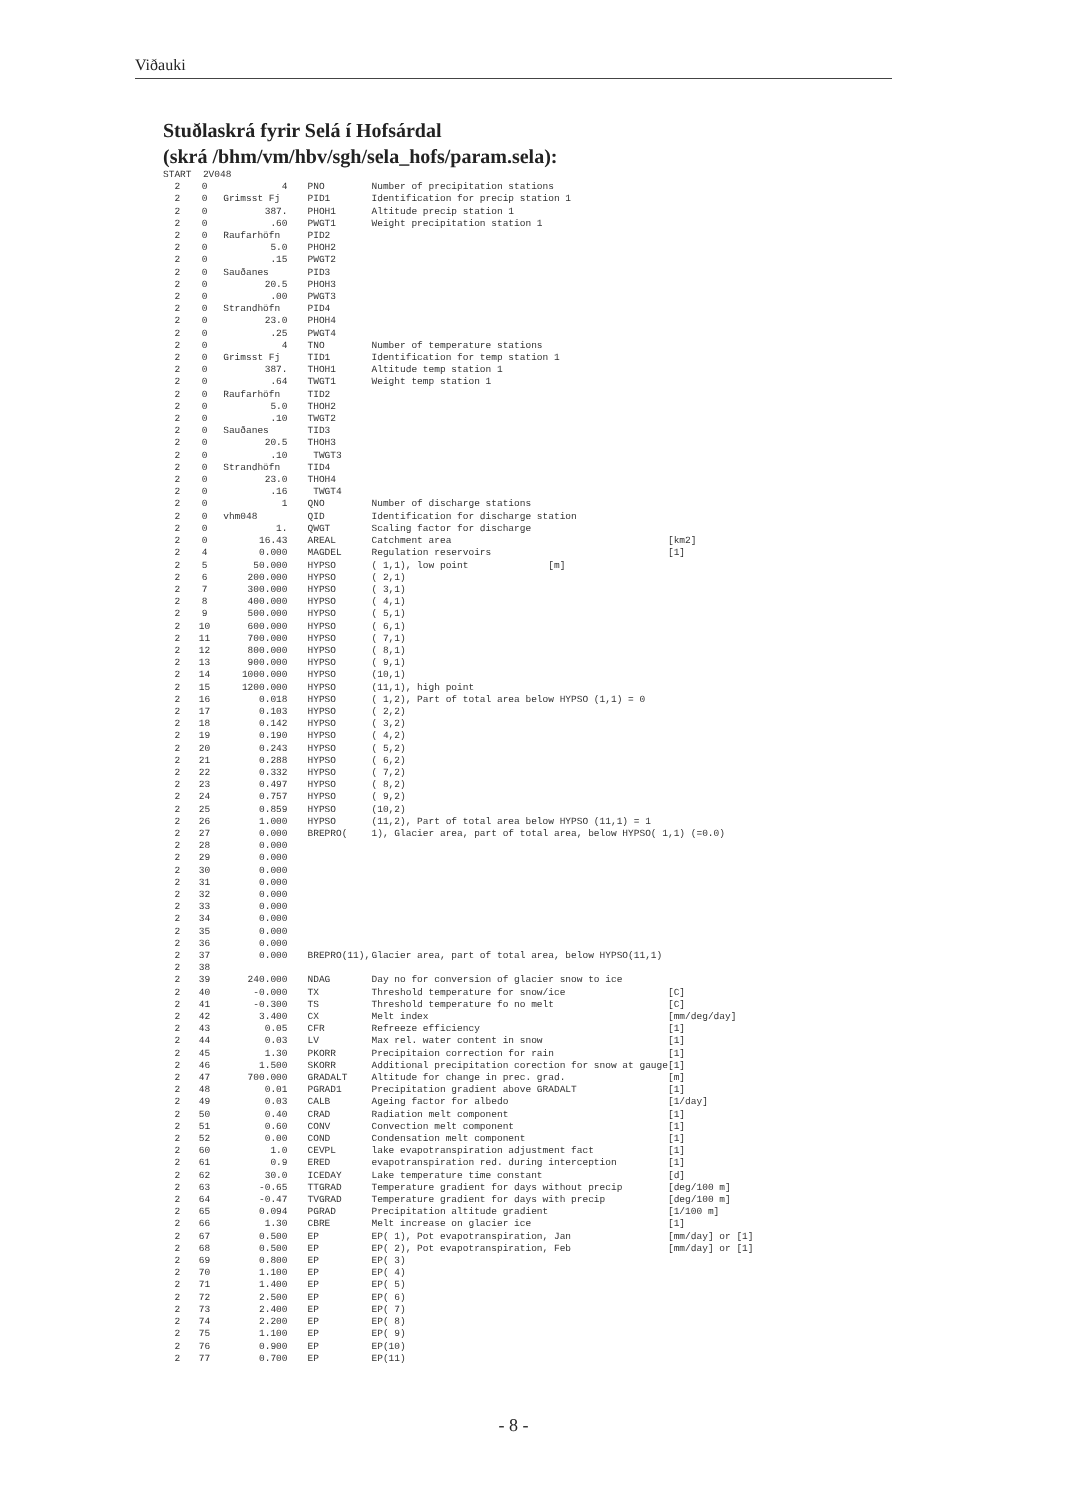Viðauki
Stuðlaskrá fyrir Selá í Hofsárdal
(skrá /bhm/vm/hbv/sgh/sela_hofs/param.sela):
| START | 2V048 | | | | |
| 2 | 0 | 4 | PNO | Number of precipitation stations | |
| 2 | 0 | Grimsst Fj | PID1 | Identification for precip station 1 | |
| 2 | 0 | 387. | PHOH1 | Altitude precip station 1 | |
| 2 | 0 | .60 | PWGT1 | Weight precipitation station 1 | |
| 2 | 0 | Raufarhöfn | PID2 | | |
| 2 | 0 | 5.0 | PHOH2 | | |
| 2 | 0 | .15 | PWGT2 | | |
| 2 | 0 | Sauðanes | PID3 | | |
| 2 | 0 | 20.5 | PHOH3 | | |
| 2 | 0 | .00 | PWGT3 | | |
| 2 | 0 | Strandhöfn | PID4 | | |
| 2 | 0 | 23.0 | PHOH4 | | |
| 2 | 0 | .25 | PWGT4 | | |
| 2 | 0 | 4 | TNO | Number of temperature stations | |
| 2 | 0 | Grimsst Fj | TID1 | Identification for temp station 1 | |
| 2 | 0 | 387. | THOH1 | Altitude temp station 1 | |
| 2 | 0 | .64 | TWGT1 | Weight temp station 1 | |
| 2 | 0 | Raufarhöfn | TID2 | | |
| 2 | 0 | 5.0 | THOH2 | | |
| 2 | 0 | .10 | TWGT2 | | |
| 2 | 0 | Sauðanes | TID3 | | |
| 2 | 0 | 20.5 | THOH3 | | |
| 2 | 0 | .10 | TWGT3 | | |
| 2 | 0 | Strandhöfn | TID4 | | |
| 2 | 0 | 23.0 | THOH4 | | |
| 2 | 0 | .16 | TWGT4 | | |
| 2 | 0 | 1 | QNO | Number of discharge stations | |
| 2 | 0 | vhm048 | QID | Identification for discharge station | |
| 2 | 0 | 1. | QWGT | Scaling factor for discharge | |
| 2 | 0 | 16.43 | AREAL | Catchment area | [km2] |
| 2 | 4 | 0.000 | MAGDEL | Regulation reservoirs | [1] |
| 2 | 5 | 50.000 | HYPSO | ( 1,1), low point [m] | |
| 2 | 6 | 200.000 | HYPSO | ( 2,1) | |
| 2 | 7 | 300.000 | HYPSO | ( 3,1) | |
| 2 | 8 | 400.000 | HYPSO | ( 4,1) | |
| 2 | 9 | 500.000 | HYPSO | ( 5,1) | |
| 2 | 10 | 600.000 | HYPSO | ( 6,1) | |
| 2 | 11 | 700.000 | HYPSO | ( 7,1) | |
| 2 | 12 | 800.000 | HYPSO | ( 8,1) | |
| 2 | 13 | 900.000 | HYPSO | ( 9,1) | |
| 2 | 14 | 1000.000 | HYPSO | (10,1) | |
| 2 | 15 | 1200.000 | HYPSO | (11,1), high point | |
| 2 | 16 | 0.018 | HYPSO | ( 1,2), Part of total area below HYPSO (1,1) = 0 | |
| 2 | 17 | 0.103 | HYPSO | ( 2,2) | |
| 2 | 18 | 0.142 | HYPSO | ( 3,2) | |
| 2 | 19 | 0.190 | HYPSO | ( 4,2) | |
| 2 | 20 | 0.243 | HYPSO | ( 5,2) | |
| 2 | 21 | 0.288 | HYPSO | ( 6,2) | |
| 2 | 22 | 0.332 | HYPSO | ( 7,2) | |
| 2 | 23 | 0.497 | HYPSO | ( 8,2) | |
| 2 | 24 | 0.757 | HYPSO | ( 9,2) | |
| 2 | 25 | 0.859 | HYPSO | (10,2) | |
| 2 | 26 | 1.000 | HYPSO | (11,2), Part of total area below HYPSO (11,1) = 1 | |
| 2 | 27 | 0.000 | BREPRO( | 1), Glacier area, part of total area, below HYPSO( 1,1) (=0.0) | |
| 2 | 28 | 0.000 | | | |
| 2 | 29 | 0.000 | | | |
| 2 | 30 | 0.000 | | | |
| 2 | 31 | 0.000 | | | |
| 2 | 32 | 0.000 | | | |
| 2 | 33 | 0.000 | | | |
| 2 | 34 | 0.000 | | | |
| 2 | 35 | 0.000 | | | |
| 2 | 36 | 0.000 | | | |
| 2 | 37 | 0.000 | BREPRO(11), | Glacier area, part of total area, below HYPSO(11,1) | |
| 2 | 38 | | | | |
| 2 | 39 | 240.000 | NDAG | Day no for conversion of glacier snow to ice | |
| 2 | 40 | -0.000 | TX | Threshold temperature for snow/ice | [C] |
| 2 | 41 | -0.300 | TS | Threshold temperature fo no melt | [C] |
| 2 | 42 | 3.400 | CX | Melt index | [mm/deg/day] |
| 2 | 43 | 0.05 | CFR | Refreeze efficiency | [1] |
| 2 | 44 | 0.03 | LV | Max rel. water content in snow | [1] |
| 2 | 45 | 1.30 | PKORR | Precipitaion correction for rain | [1] |
| 2 | 46 | 1.500 | SKORR | Additional precipitation corection for snow at gauge | [1] |
| 2 | 47 | 700.000 | GRADALT | Altitude for change in prec. grad. | [m] |
| 2 | 48 | 0.01 | PGRAD1 | Precipitation gradient above GRADALT | [1] |
| 2 | 49 | 0.03 | CALB | Ageing factor for albedo | [1/day] |
| 2 | 50 | 0.40 | CRAD | Radiation melt component | [1] |
| 2 | 51 | 0.60 | CONV | Convection melt component | [1] |
| 2 | 52 | 0.00 | COND | Condensation melt component | [1] |
| 2 | 60 | 1.0 | CEVPL | lake evapotranspiration adjustment fact | [1] |
| 2 | 61 | 0.9 | ERED | evapotranspiration red. during interception | [1] |
| 2 | 62 | 30.0 | ICEDAY | Lake temperature time constant | [d] |
| 2 | 63 | -0.65 | TTGRAD | Temperature gradient for days without precip | [deg/100 m] |
| 2 | 64 | -0.47 | TVGRAD | Temperature gradient for days with precip | [deg/100 m] |
| 2 | 65 | 0.094 | PGRAD | Precipitation altitude gradient | [1/100 m] |
| 2 | 66 | 1.30 | CBRE | Melt increase on glacier ice | [1] |
| 2 | 67 | 0.500 | EP | EP( 1), Pot evapotranspiration, Jan | [mm/day] or [1] |
| 2 | 68 | 0.500 | EP | EP( 2), Pot evapotranspiration, Feb | [mm/day] or [1] |
| 2 | 69 | 0.800 | EP | EP( 3) | |
| 2 | 70 | 1.100 | EP | EP( 4) | |
| 2 | 71 | 1.400 | EP | EP( 5) | |
| 2 | 72 | 2.500 | EP | EP( 6) | |
| 2 | 73 | 2.400 | EP | EP( 7) | |
| 2 | 74 | 2.200 | EP | EP( 8) | |
| 2 | 75 | 1.100 | EP | EP( 9) | |
| 2 | 76 | 0.900 | EP | EP(10) | |
| 2 | 77 | 0.700 | EP | EP(11) | |
- 8 -